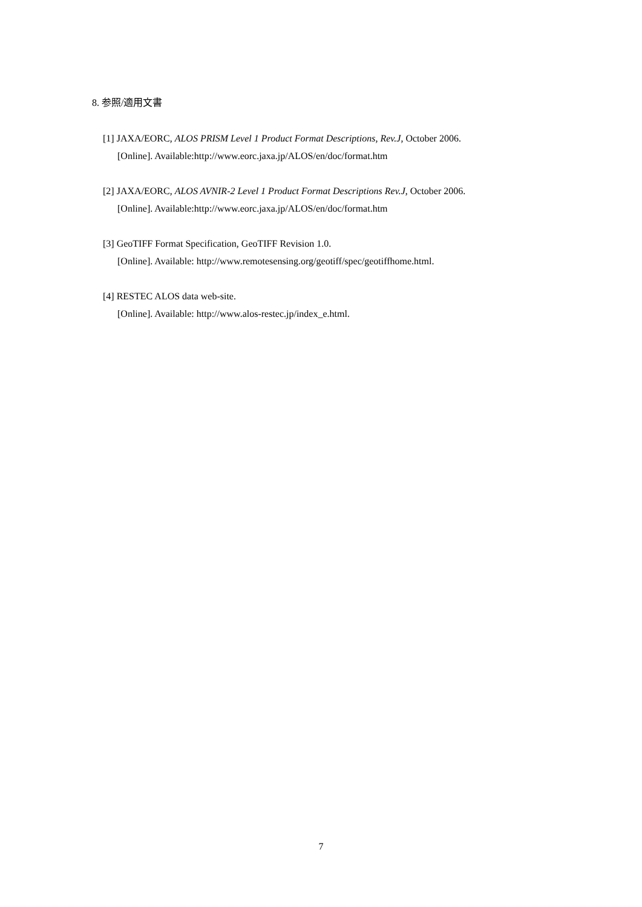8. 参照/適用文書
[1] JAXA/EORC, ALOS PRISM Level 1 Product Format Descriptions, Rev.J, October 2006.
[Online]. Available:http://www.eorc.jaxa.jp/ALOS/en/doc/format.htm
[2] JAXA/EORC, ALOS AVNIR-2 Level 1 Product Format Descriptions Rev.J, October 2006.
[Online]. Available:http://www.eorc.jaxa.jp/ALOS/en/doc/format.htm
[3] GeoTIFF Format Specification, GeoTIFF Revision 1.0.
[Online]. Available: http://www.remotesensing.org/geotiff/spec/geotiffhome.html.
[4] RESTEC ALOS data web-site.
[Online]. Available: http://www.alos-restec.jp/index_e.html.
7